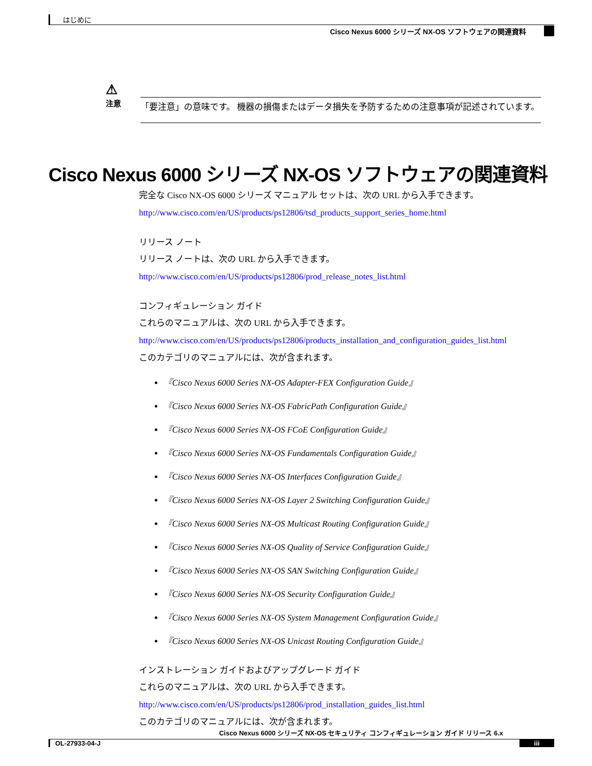はじめに
Cisco Nexus 6000 シリーズ NX-OS ソフトウェアの関連資料
⚠
注意
「要注意」の意味です。 機器の損傷またはデータ損失を予防するための注意事項が記述されています。
Cisco Nexus 6000 シリーズ NX-OS ソフトウェアの関連資料
完全な Cisco NX-OS 6000 シリーズ マニュアル セットは、次の URL から入手できます。
http://www.cisco.com/en/US/products/ps12806/tsd_products_support_series_home.html
リリース ノート
リリース ノートは、次の URL から入手できます。
http://www.cisco.com/en/US/products/ps12806/prod_release_notes_list.html
コンフィギュレーション ガイド
これらのマニュアルは、次の URL から入手できます。
http://www.cisco.com/en/US/products/ps12806/products_installation_and_configuration_guides_list.html
このカテゴリのマニュアルには、次が含まれます。
『Cisco Nexus 6000 Series NX-OS Adapter-FEX Configuration Guide』
『Cisco Nexus 6000 Series NX-OS FabricPath Configuration Guide』
『Cisco Nexus 6000 Series NX-OS FCoE Configuration Guide』
『Cisco Nexus 6000 Series NX-OS Fundamentals Configuration Guide』
『Cisco Nexus 6000 Series NX-OS Interfaces Configuration Guide』
『Cisco Nexus 6000 Series NX-OS Layer 2 Switching Configuration Guide』
『Cisco Nexus 6000 Series NX-OS Multicast Routing Configuration Guide』
『Cisco Nexus 6000 Series NX-OS Quality of Service Configuration Guide』
『Cisco Nexus 6000 Series NX-OS SAN Switching Configuration Guide』
『Cisco Nexus 6000 Series NX-OS Security Configuration Guide』
『Cisco Nexus 6000 Series NX-OS System Management Configuration Guide』
『Cisco Nexus 6000 Series NX-OS Unicast Routing Configuration Guide』
インストレーション ガイドおよびアップグレード ガイド
これらのマニュアルは、次の URL から入手できます。
http://www.cisco.com/en/US/products/ps12806/prod_installation_guides_list.html
このカテゴリのマニュアルには、次が含まれます。
Cisco Nexus 6000 シリーズ NX-OS セキュリティ コンフィギュレーション ガイド リリース 6.x
OL-27933-04-J iii